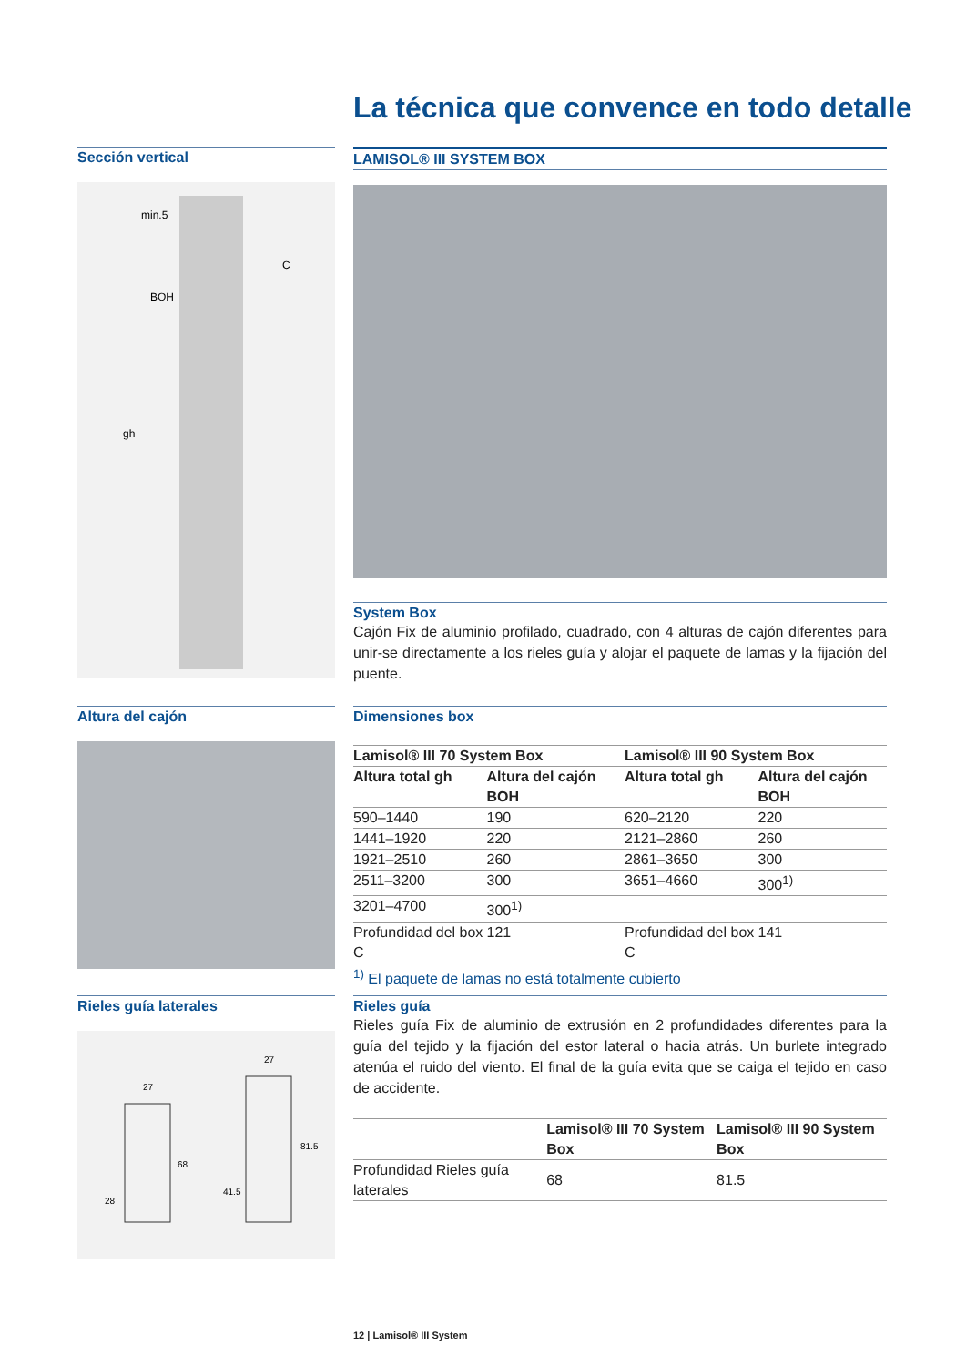La técnica que convence en todo detalle
Sección vertical
BOH
gh
C
min.5
LAMISOL® III SYSTEM BOX
System Box
Cajón Fix de aluminio profilado, cuadrado, con 4 alturas de cajón diferentes para unir-se directamente a los rieles guía y alojar el paquete de lamas y la fijación del puente.
Altura del cajón
Dimensiones box
| Lamisol® III 70 System Box | | Lamisol® III 90 System Box | |
| --- | --- | --- | --- |
| Altura total gh | Altura del cajón BOH | Altura total gh | Altura del cajón BOH |
| 590–1440 | 190 | 620–2120 | 220 |
| 1441–1920 | 220 | 2121–2860 | 260 |
| 1921–2510 | 260 | 2861–3650 | 300 |
| 2511–3200 | 300 | 3651–4660 | 300<sup>1)</sup> |
| 3201–4700 | 300<sup>1)</sup> | | |
| Profundidad del box C | 121 | Profundidad del box C | 141 |
<sup>1)</sup> El paquete de lamas no está totalmente cubierto
Rieles guía laterales
27
27
68
81.5
28
41.5
Rieles guía
Rieles guía Fix de aluminio de extrusión en 2 profundidades diferentes para la guía del tejido y la fijación del estor lateral o hacia atrás. Un burlete integrado atenúa el ruido del viento. El final de la guía evita que se caiga el tejido en caso de accidente.
| | Lamisol® III 70 System Box | Lamisol® III 90 System Box |
| --- | --- | --- |
| Profundidad Rieles guía laterales | 68 | 81.5 |
12 | Lamisol® III System